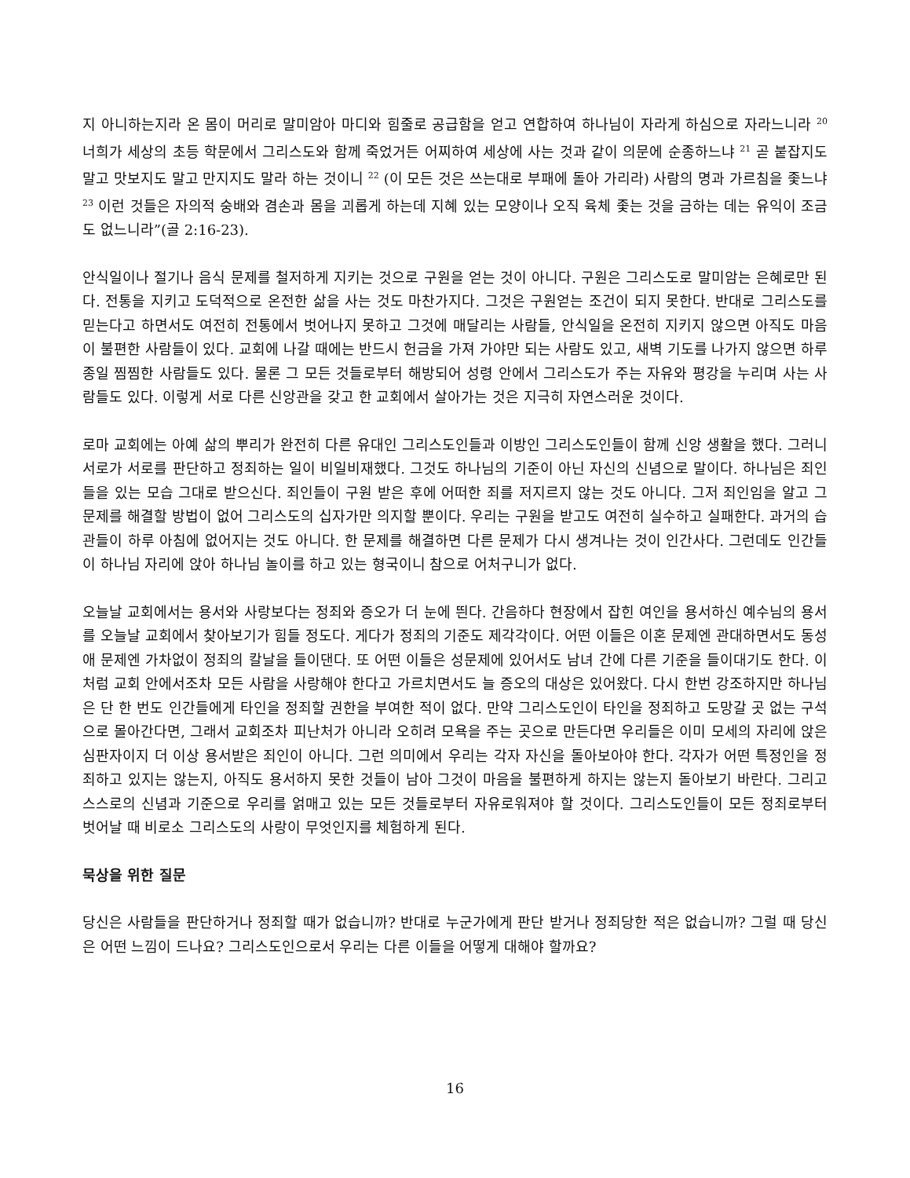지 아니하는지라 온 몸이 머리로 말미암아 마디와 힘줄로 공급함을 얻고 연합하여 하나님이 자라게 하심으로 자라느니라 <sup>20</sup> 너희가 세상의 초등 학문에서 그리스도와 함께 죽었거든 어찌하여 세상에 사는 것과 같이 의문에 순종하느냐 <sup>21</sup> 곧 붙잡지도 말고 맛보지도 말고 만지지도 말라 하는 것이니 <sup>22</sup> (이 모든 것은 쓰는대로 부패에 돌아 가리라) 사람의 명과 가르침을 좇느냐 <sup>23</sup> 이런 것들은 자의적 숭배와 겸손과 몸을 괴롭게 하는데 지혜 있는 모양이나 오직 육체 좇는 것을 금하는 데는 유익이 조금도 없느니라”(골 2:16-23).
안식일이나 절기나 음식 문제를 철저하게 지키는 것으로 구원을 얻는 것이 아니다. 구원은 그리스도로 말미암는 은혜로만 된다. 전통을 지키고 도덕적으로 온전한 삶을 사는 것도 마찬가지다. 그것은 구원얻는 조건이 되지 못한다. 반대로 그리스도를 믿는다고 하면서도 여전히 전통에서 벗어나지 못하고 그것에 매달리는 사람들, 안식일을 온전히 지키지 않으면 아직도 마음이 불편한 사람들이 있다. 교회에 나갈 때에는 반드시 헌금을 가져 가야만 되는 사람도 있고, 새벽 기도를 나가지 않으면 하루 종일 찜찜한 사람들도 있다. 물론 그 모든 것들로부터 해방되어 성령 안에서 그리스도가 주는 자유와 평강을 누리며 사는 사람들도 있다. 이렇게 서로 다른 신앙관을 갖고 한 교회에서 살아가는 것은 지극히 자연스러운 것이다.
로마 교회에는 아예 삶의 뿌리가 완전히 다른 유대인 그리스도인들과 이방인 그리스도인들이 함께 신앙 생활을 했다. 그러니 서로가 서로를 판단하고 정죄하는 일이 비일비재했다. 그것도 하나님의 기준이 아닌 자신의 신념으로 말이다. 하나님은 죄인들을 있는 모습 그대로 받으신다. 죄인들이 구원 받은 후에 어떠한 죄를 저지르지 않는 것도 아니다. 그저 죄인임을 알고 그 문제를 해결할 방법이 없어 그리스도의 십자가만 의지할 뿐이다. 우리는 구원을 받고도 여전히 실수하고 실패한다. 과거의 습관들이 하루 아침에 없어지는 것도 아니다. 한 문제를 해결하면 다른 문제가 다시 생겨나는 것이 인간사다. 그런데도 인간들이 하나님 자리에 앉아 하나님 놀이를 하고 있는 형국이니 참으로 어처구니가 없다.
오늘날 교회에서는 용서와 사랑보다는 정죄와 증오가 더 눈에 띈다. 간음하다 현장에서 잡힌 여인을 용서하신 예수님의 용서를 오늘날 교회에서 찾아보기가 힘들 정도다. 게다가 정죄의 기준도 제각각이다. 어떤 이들은 이혼 문제엔 관대하면서도 동성애 문제엔 가차없이 정죄의 칼날을 들이댄다. 또 어떤 이들은 성문제에 있어서도 남녀 간에 다른 기준을 들이대기도 한다. 이처럼 교회 안에서조차 모든 사람을 사랑해야 한다고 가르치면서도 늘 증오의 대상은 있어왔다. 다시 한번 강조하지만 하나님은 단 한 번도 인간들에게 타인을 정죄할 권한을 부여한 적이 없다. 만약 그리스도인이 타인을 정죄하고 도망갈 곳 없는 구석으로 몰아간다면, 그래서 교회조차 피난처가 아니라 오히려 모욕을 주는 곳으로 만든다면 우리들은 이미 모세의 자리에 앉은 심판자이지 더 이상 용서받은 죄인이 아니다. 그런 의미에서 우리는 각자 자신을 돌아보아야 한다. 각자가 어떤 특정인을 정죄하고 있지는 않는지, 아직도 용서하지 못한 것들이 남아 그것이 마음을 불편하게 하지는 않는지 돌아보기 바란다. 그리고 스스로의 신념과 기준으로 우리를 얽매고 있는 모든 것들로부터 자유로워져야 할 것이다. 그리스도인들이 모든 정죄로부터 벗어날 때 비로소 그리스도의 사랑이 무엇인지를 체험하게 된다.
묵상을 위한 질문
당신은 사람들을 판단하거나 정죄할 때가 없습니까? 반대로 누군가에게 판단 받거나 정죄당한 적은 없습니까? 그럴 때 당신은 어떤 느낌이 드나요? 그리스도인으로서 우리는 다른 이들을 어떻게 대해야 할까요?
16